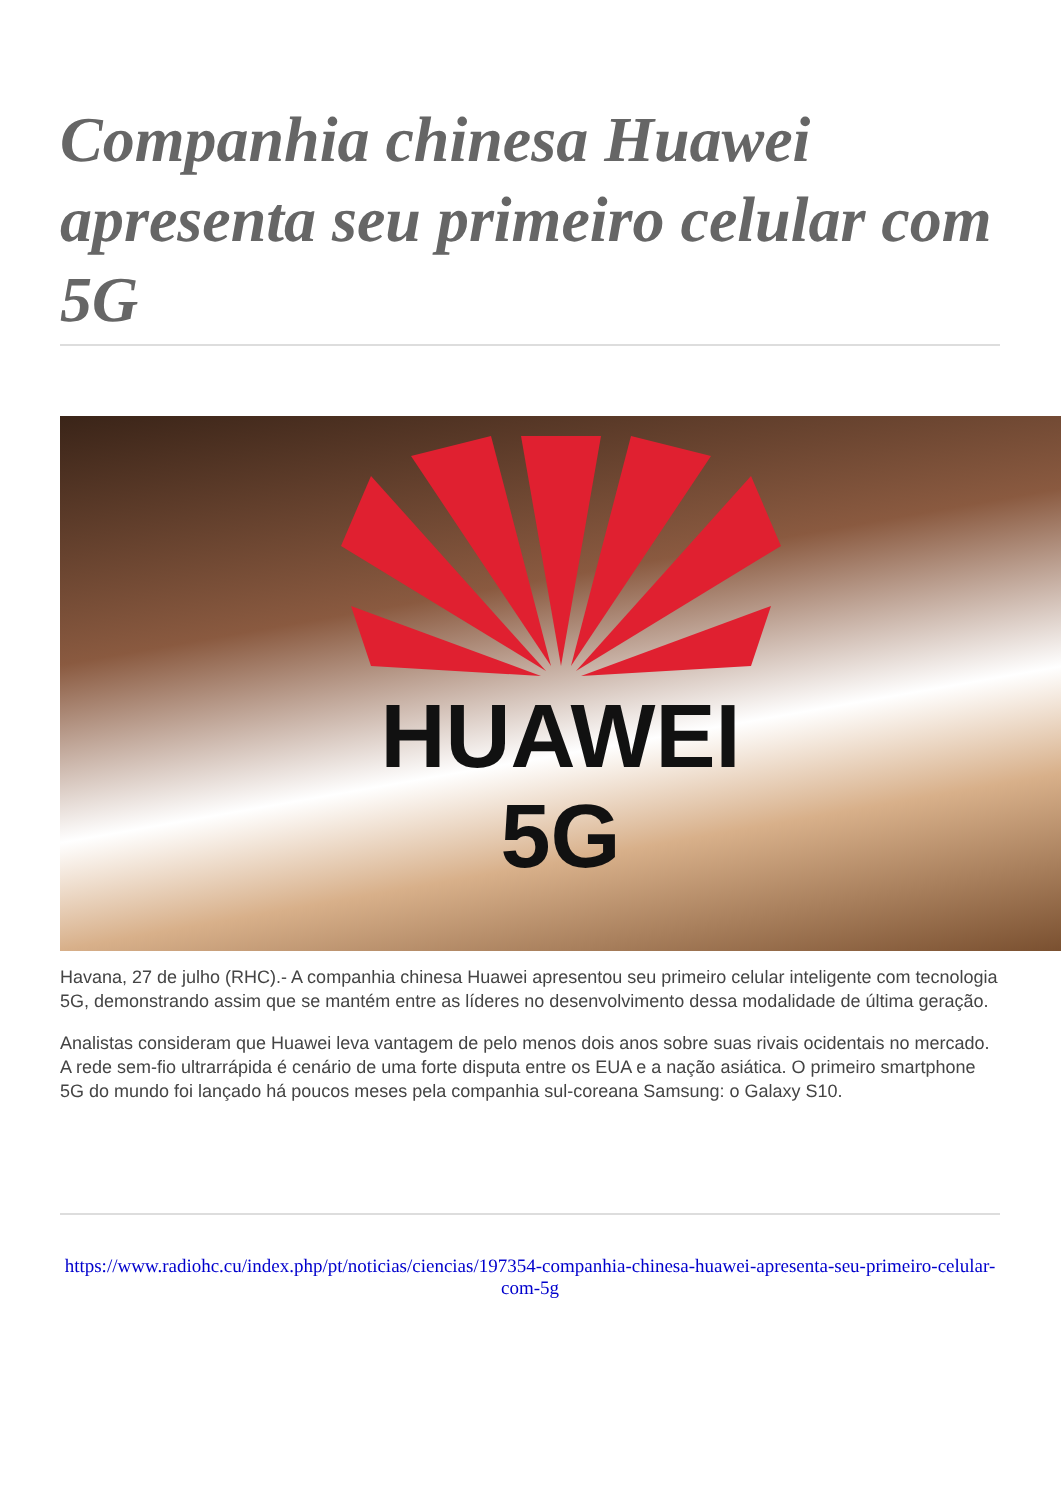Companhia chinesa Huawei apresenta seu primeiro celular com 5G
HUAWEI
5G
Havana, 27 de julho (RHC).- A companhia chinesa Huawei apresentou seu primeiro celular inteligente com tecnologia 5G, demonstrando assim que se mantém entre as líderes no desenvolvimento dessa modalidade de última geração.
Analistas consideram que Huawei leva vantagem de pelo menos dois anos sobre suas rivais ocidentais no mercado. A rede sem-fio ultrarrápida é cenário de uma forte disputa entre os EUA e a nação asiática. O primeiro smartphone 5G do mundo foi lançado há poucos meses pela companhia sul-coreana Samsung: o Galaxy S10.
https://www.radiohc.cu/index.php/pt/noticias/ciencias/197354-companhia-chinesa-huawei-apresenta-seu-primeiro-celular-com-5g